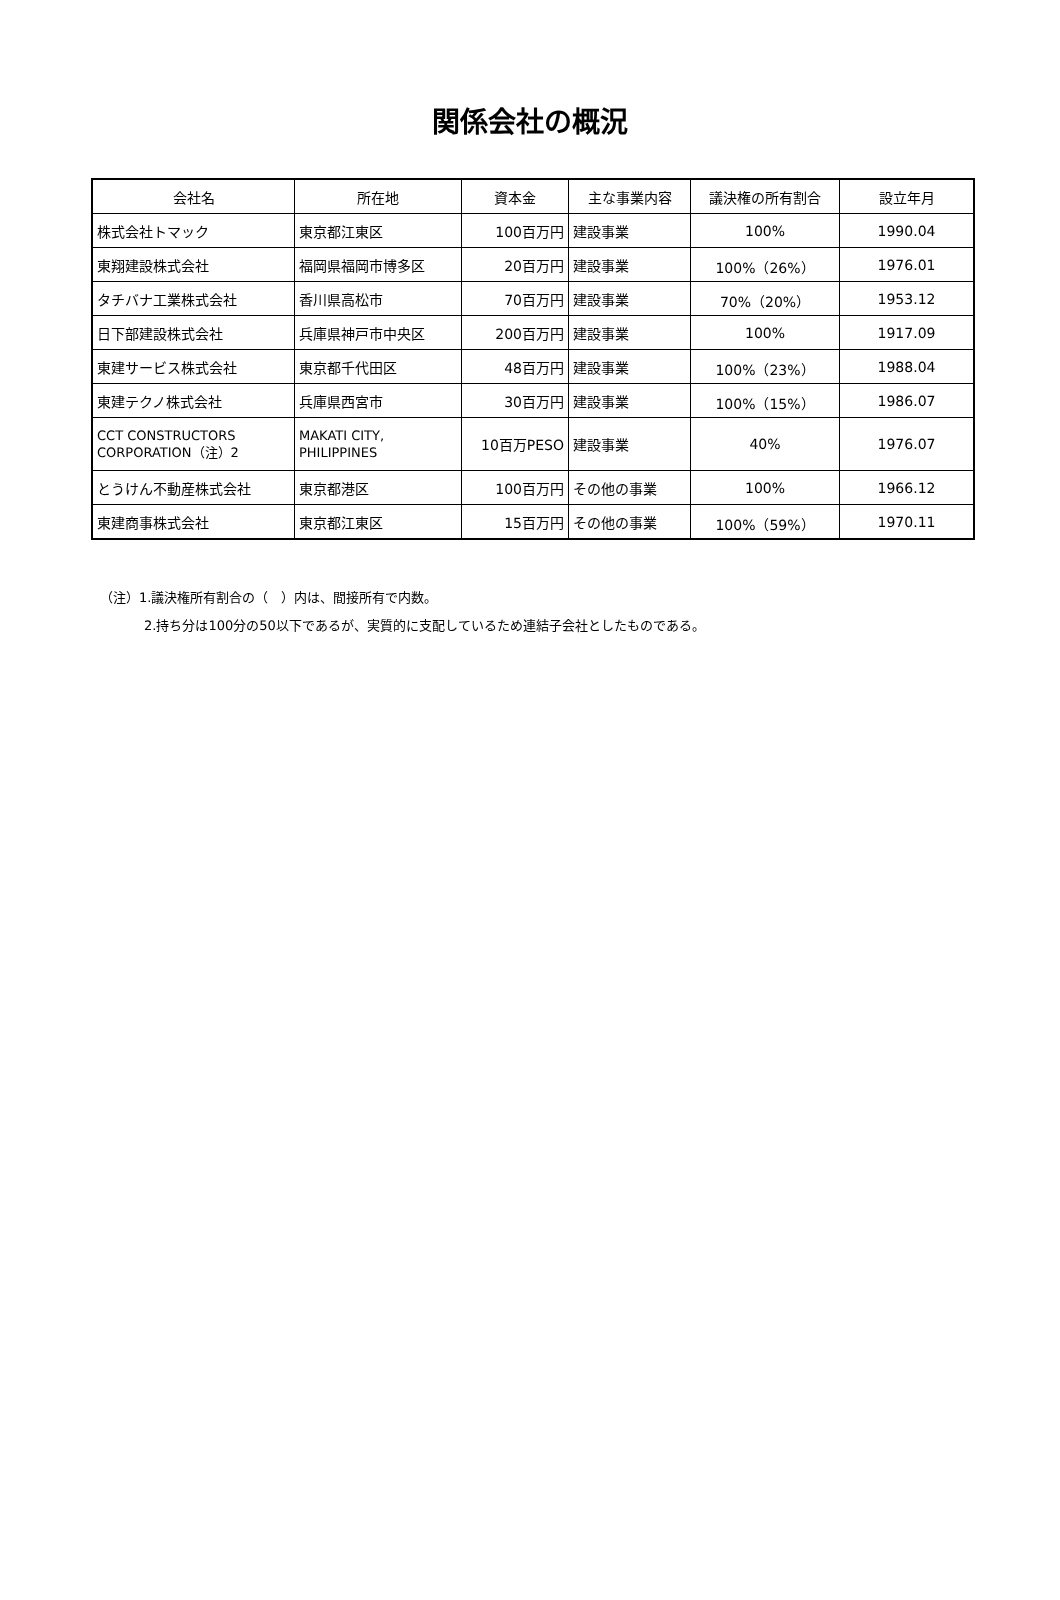関係会社の概況
| 会社名 | 所在地 | 資本金 | 主な事業内容 | 議決権の所有割合 | 設立年月 |
| --- | --- | --- | --- | --- | --- |
| 株式会社トマック | 東京都江東区 | 100百万円 | 建設事業 | 100% | 1990.04 |
| 東翔建設株式会社 | 福岡県福岡市博多区 | 20百万円 | 建設事業 | 100%（26%） | 1976.01 |
| タチバナ工業株式会社 | 香川県高松市 | 70百万円 | 建設事業 | 70%（20%） | 1953.12 |
| 日下部建設株式会社 | 兵庫県神戸市中央区 | 200百万円 | 建設事業 | 100% | 1917.09 |
| 東建サービス株式会社 | 東京都千代田区 | 48百万円 | 建設事業 | 100%（23%） | 1988.04 |
| 東建テクノ株式会社 | 兵庫県西宮市 | 30百万円 | 建設事業 | 100%（15%） | 1986.07 |
| CCT CONSTRUCTORS CORPORATION（注）2 | MAKATI CITY, PHILIPPINES | 10百万PESO | 建設事業 | 40% | 1976.07 |
| とうけん不動産株式会社 | 東京都港区 | 100百万円 | その他の事業 | 100% | 1966.12 |
| 東建商事株式会社 | 東京都江東区 | 15百万円 | その他の事業 | 100%（59%） | 1970.11 |
（注）1.議決権所有割合の（　）内は、間接所有で内数。
2.持ち分は100分の50以下であるが、実質的に支配しているため連結子会社としたものである。